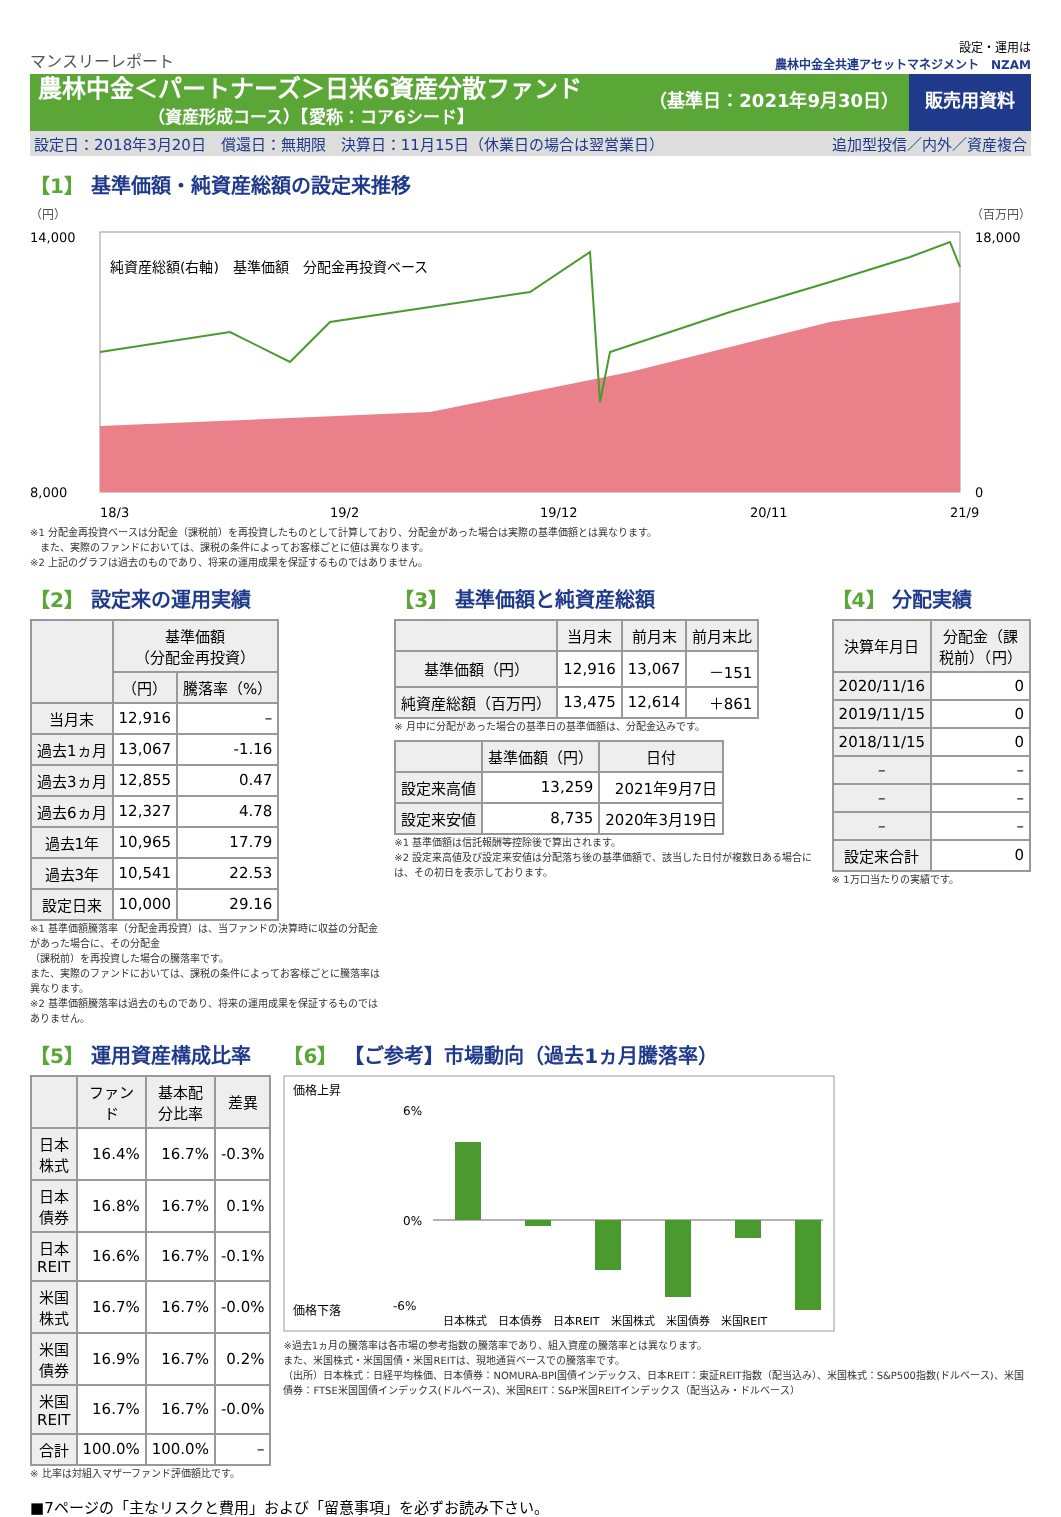マンスリーレポート
設定・運用は
農林中金全共連アセットマネジメント　NZAM
農林中金＜パートナーズ＞日米6資産分散ファンド
（資産形成コース）【愛称：コア6シード】
（基準日：2021年9月30日） 販売用資料
設定日：2018年3月20日　償還日：無期限　決算日：11月15日（休業日の場合は翌営業日） 追加型投信／内外／資産複合
【1】 基準価額・純資産総額の設定来推移
（円） （百万円）
純資産総額(右軸)　基準価額　分配金再投資ベース
14,000
8,000
18,000
0
18/3
19/2
19/12
20/11
21/9
※1 分配金再投資ベースは分配金（課税前）を再投資したものとして計算しており、分配金があった場合は実際の基準価額とは異なります。
　また、実際のファンドにおいては、課税の条件によってお客様ごとに値は異なります。
※2 上記のグラフは過去のものであり、将来の運用成果を保証するものではありません。
【2】 設定来の運用実績
| | 基準価額 （分配金再投資） | |
| --- | --- | --- |
| | （円） | 騰落率（%） |
| 当月末 | 12,916 | – |
| 過去1ヵ月 | 13,067 | -1.16 |
| 過去3ヵ月 | 12,855 | 0.47 |
| 過去6ヵ月 | 12,327 | 4.78 |
| 過去1年 | 10,965 | 17.79 |
| 過去3年 | 10,541 | 22.53 |
| 設定日来 | 10,000 | 29.16 |
※1 基準価額騰落率（分配金再投資）は、当ファンドの決算時に収益の分配金があった場合に、その分配金
（課税前）を再投資した場合の騰落率です。
また、実際のファンドにおいては、課税の条件によってお客様ごとに騰落率は異なります。
※2 基準価額騰落率は過去のものであり、将来の運用成果を保証するものではありません。
【3】 基準価額と純資産総額
| | 当月末 | 前月末 | 前月末比 |
| --- | --- | --- | --- |
| 基準価額（円） | 12,916 | 13,067 | －151 |
| 純資産総額（百万円） | 13,475 | 12,614 | ＋861 |
※ 月中に分配があった場合の基準日の基準価額は、分配金込みです。
| | 基準価額（円） | 日付 |
| --- | --- | --- |
| 設定来高値 | 13,259 | 2021年9月7日 |
| 設定来安値 | 8,735 | 2020年3月19日 |
※1 基準価額は信託報酬等控除後で算出されます。
※2 設定来高値及び設定来安値は分配落ち後の基準価額で、該当した日付が複数日ある場合には、その初日を表示しております。
【4】 分配実績
| 決算年月日 | 分配金（課税前）（円） |
| --- | --- |
| 2020/11/16 | 0 |
| 2019/11/15 | 0 |
| 2018/11/15 | 0 |
| – | – |
| – | – |
| – | – |
| 設定来合計 | 0 |
※ 1万口当たりの実績です。
【5】 運用資産構成比率
| | ファンド | 基本配分比率 | 差異 |
| --- | --- | --- | --- |
| 日本株式 | 16.4% | 16.7% | -0.3% |
| 日本債券 | 16.8% | 16.7% | 0.1% |
| 日本REIT | 16.6% | 16.7% | -0.1% |
| 米国株式 | 16.7% | 16.7% | -0.0% |
| 米国債券 | 16.9% | 16.7% | 0.2% |
| 米国REIT | 16.7% | 16.7% | -0.0% |
| 合計 | 100.0% | 100.0% | – |
※ 比率は対組入マザーファンド評価額比です。
【6】 【ご参考】市場動向（過去1ヵ月騰落率）
価格上昇
価格下落
6%
0%
-6%
日本株式　日本債券　日本REIT　米国株式　米国債券　米国REIT
※過去1ヵ月の騰落率は各市場の参考指数の騰落率であり、組入資産の騰落率とは異なります。
また、米国株式・米国国債・米国REITは、現地通貨ベースでの騰落率です。
（出所）日本株式：日経平均株価、日本債券：NOMURA-BPI国債インデックス、日本REIT：東証REIT指数（配当込み）、米国株式：S&P500指数(ドルベース)、米国債券：FTSE米国国債インデックス(ドルベース)、米国REIT：S&P米国REITインデックス（配当込み・ドルベース）
■7ページの「主なリスクと費用」および「留意事項」を必ずお読み下さい。